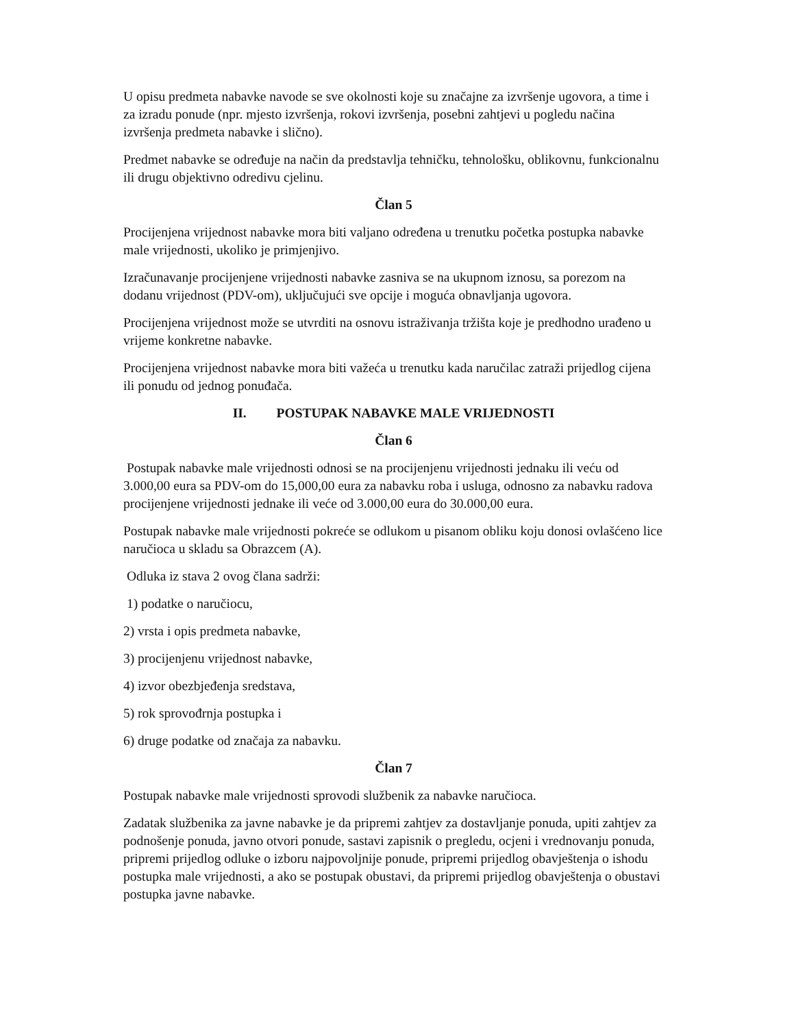U opisu predmeta nabavke navode se sve okolnosti koje su značajne za izvršenje ugovora, a time i za izradu ponude (npr. mjesto izvršenja, rokovi izvršenja, posebni zahtjevi u pogledu načina izvršenja predmeta nabavke i slično).
Predmet nabavke se određuje na način da predstavlja tehničku, tehnološku, oblikovnu, funkcionalnu ili drugu objektivno odredivu cjelinu.
Član 5
Procijenjena vrijednost nabavke mora biti valjano određena u trenutku početka postupka nabavke male vrijednosti, ukoliko je primjenjivo.
Izračunavanje procijenjene vrijednosti nabavke zasniva se na ukupnom iznosu, sa porezom na dodanu vrijednost (PDV-om), uključujući sve opcije i moguća obnavljanja ugovora.
Procijenjena vrijednost može se utvrditi na osnovu istraživanja tržišta koje je predhodno urađeno u vrijeme konkretne nabavke.
Procijenjena vrijednost nabavke mora biti važeća u trenutku kada naručilac zatraži prijedlog cijena ili ponudu od jednog ponuđača.
II. POSTUPAK NABAVKE MALE VRIJEDNOSTI
Član 6
Postupak nabavke male vrijednosti odnosi se na procijenjenu vrijednosti jednaku ili veću od 3.000,00 eura sa PDV-om do 15,000,00 eura za nabavku roba i usluga, odnosno za nabavku radova procijenjene vrijednosti jednake ili veće od 3.000,00 eura do 30.000,00 eura.
Postupak nabavke male vrijednosti pokreće se odlukom u pisanom obliku koju donosi ovlašćeno lice naručioca u skladu sa Obrazcem (A).
Odluka iz stava 2 ovog člana sadrži:
1) podatke o naručiocu,
2) vrsta i opis predmeta nabavke,
3) procijenjenu vrijednost nabavke,
4) izvor obezbjeđenja sredstava,
5) rok sprovođrnja postupka i
6) druge podatke od značaja za nabavku.
Član 7
Postupak nabavke male vrijednosti sprovodi službenik za nabavke naručioca.
Zadatak službenika za javne nabavke je da pripremi zahtjev za dostavljanje ponuda, upiti zahtjev za podnošenje ponuda, javno otvori ponude, sastavi zapisnik o pregledu, ocjeni i vrednovanju ponuda, pripremi prijedlog odluke o izboru najpovoljnije ponude, pripremi prijedlog obavještenja o ishodu postupka male vrijednosti, a ako se postupak obustavi, da pripremi prijedlog obavještenja o obustavi postupka javne nabavke.